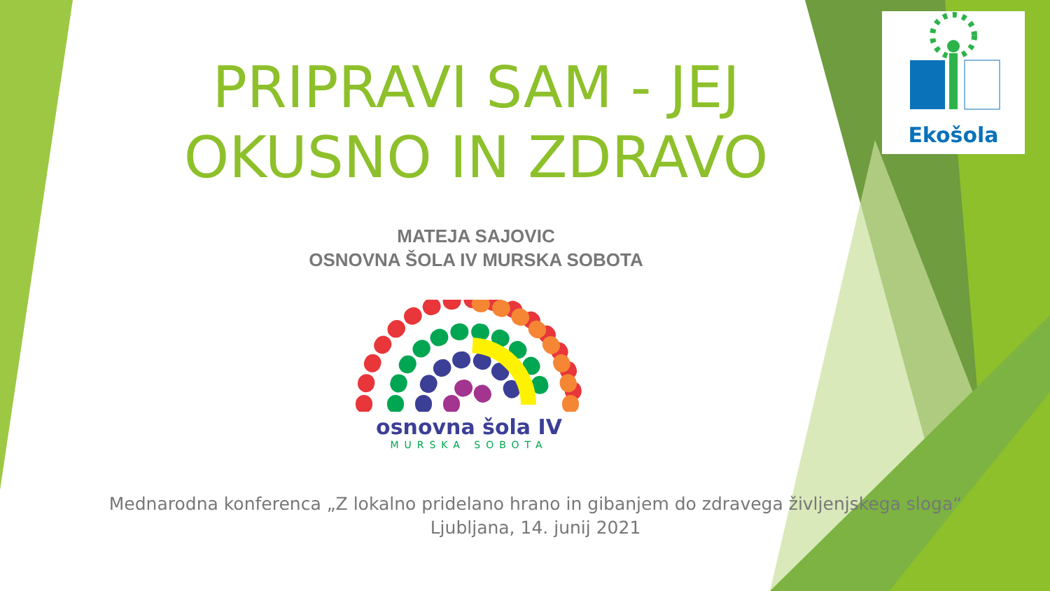Ekošola
PRIPRAVI SAM - JEJ
OKUSNO IN ZDRAVO
MATEJA SAJOVIC
OSNOVNA ŠOLA IV MURSKA SOBOTA
osnovna šola IV
MURSKA SOBOTA
Mednarodna konferenca „Z lokalno pridelano hrano in gibanjem do zdravega življenjskega sloga“
Ljubljana, 14. junij 2021